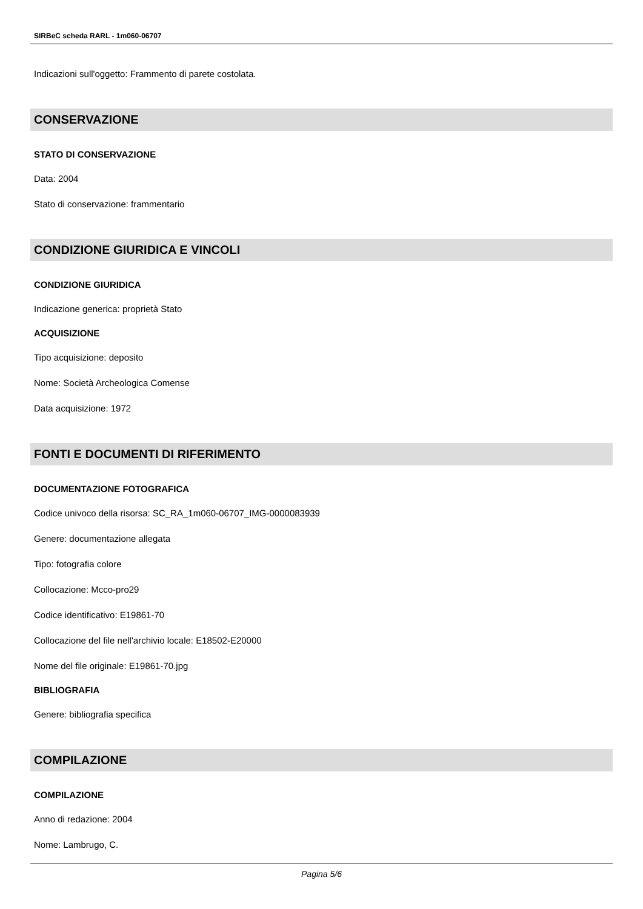SIRBeC scheda RARL - 1m060-06707
Indicazioni sull'oggetto: Frammento di parete costolata.
CONSERVAZIONE
STATO DI CONSERVAZIONE
Data: 2004
Stato di conservazione: frammentario
CONDIZIONE GIURIDICA E VINCOLI
CONDIZIONE GIURIDICA
Indicazione generica: proprietà Stato
ACQUISIZIONE
Tipo acquisizione: deposito
Nome: Società Archeologica Comense
Data acquisizione: 1972
FONTI E DOCUMENTI DI RIFERIMENTO
DOCUMENTAZIONE FOTOGRAFICA
Codice univoco della risorsa: SC_RA_1m060-06707_IMG-0000083939
Genere: documentazione allegata
Tipo: fotografia colore
Collocazione: Mcco-pro29
Codice identificativo: E19861-70
Collocazione del file nell'archivio locale: E18502-E20000
Nome del file originale: E19861-70.jpg
BIBLIOGRAFIA
Genere: bibliografia specifica
COMPILAZIONE
COMPILAZIONE
Anno di redazione: 2004
Nome: Lambrugo, C.
Pagina 5/6